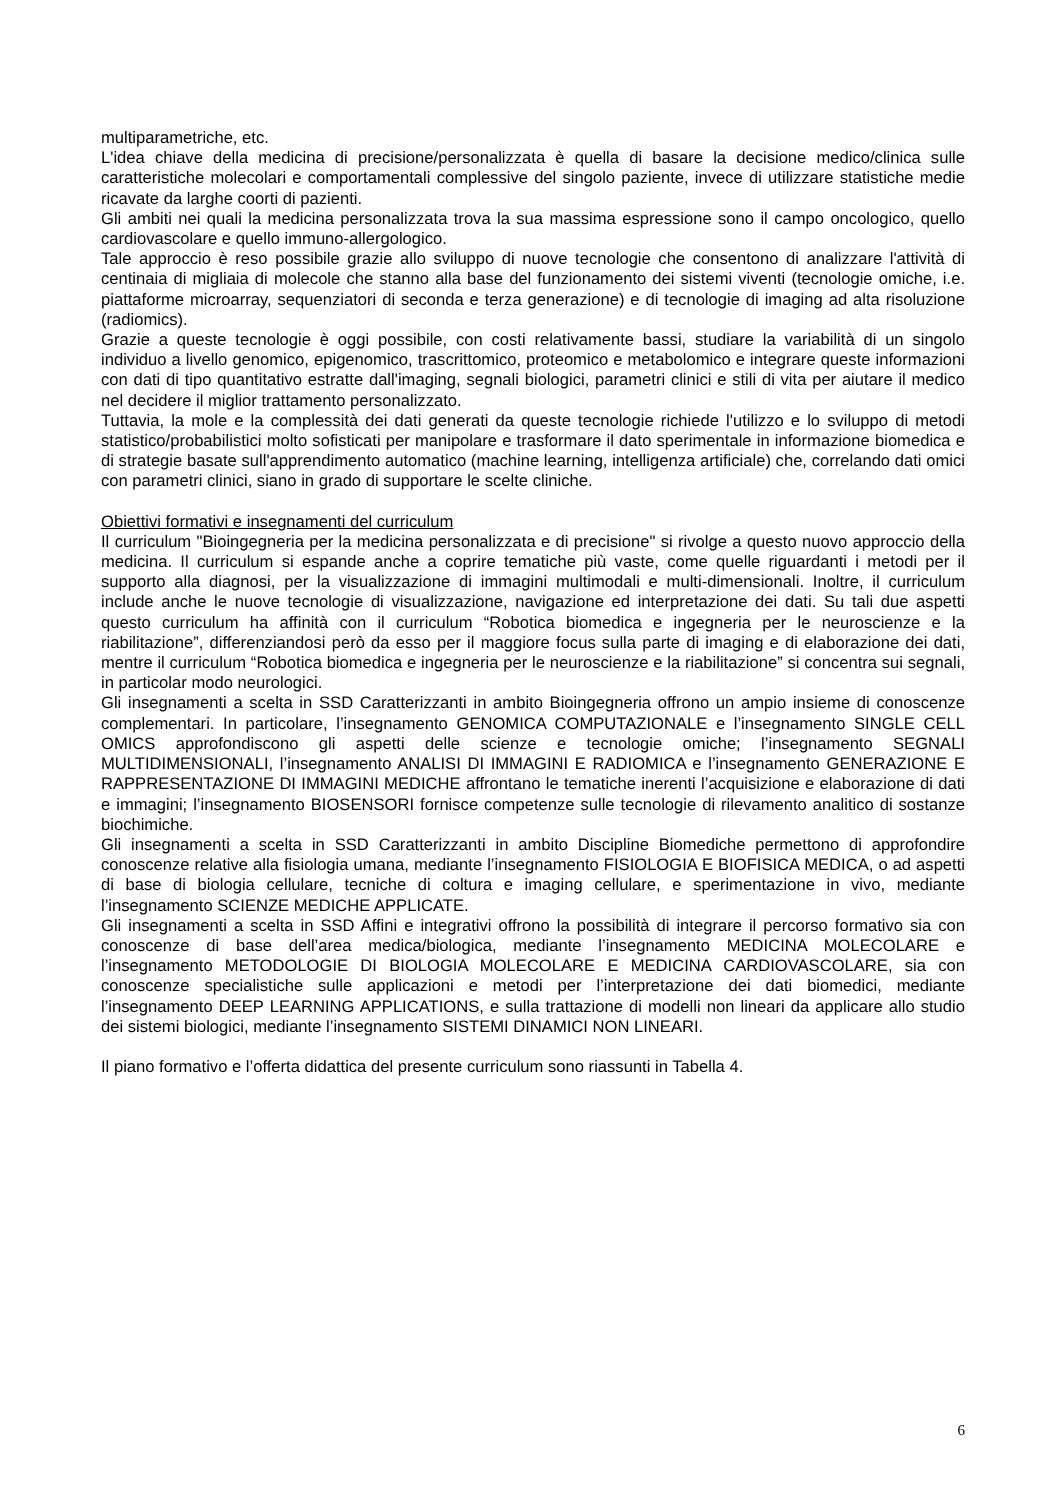multiparametriche, etc.
L'idea chiave della medicina di precisione/personalizzata è quella di basare la decisione medico/clinica sulle caratteristiche molecolari e comportamentali complessive del singolo paziente, invece di utilizzare statistiche medie ricavate da larghe coorti di pazienti.
Gli ambiti nei quali la medicina personalizzata trova la sua massima espressione sono il campo oncologico, quello cardiovascolare e quello immuno-allergologico.
Tale approccio è reso possibile grazie allo sviluppo di nuove tecnologie che consentono di analizzare l'attività di centinaia di migliaia di molecole che stanno alla base del funzionamento dei sistemi viventi (tecnologie omiche, i.e. piattaforme microarray, sequenziatori di seconda e terza generazione) e di tecnologie di imaging ad alta risoluzione (radiomics).
Grazie a queste tecnologie è oggi possibile, con costi relativamente bassi, studiare la variabilità di un singolo individuo a livello genomico, epigenomico, trascrittomico, proteomico e metabolomico e integrare queste informazioni con dati di tipo quantitativo estratte dall'imaging, segnali biologici, parametri clinici e stili di vita per aiutare il medico nel decidere il miglior trattamento personalizzato.
Tuttavia, la mole e la complessità dei dati generati da queste tecnologie richiede l'utilizzo e lo sviluppo di metodi statistico/probabilistici molto sofisticati per manipolare e trasformare il dato sperimentale in informazione biomedica e di strategie basate sull'apprendimento automatico (machine learning, intelligenza artificiale) che, correlando dati omici con parametri clinici, siano in grado di supportare le scelte cliniche.
Obiettivi formativi e insegnamenti del curriculum
Il curriculum "Bioingegneria per la medicina personalizzata e di precisione" si rivolge a questo nuovo approccio della medicina. Il curriculum si espande anche a coprire tematiche più vaste, come quelle riguardanti i metodi per il supporto alla diagnosi, per la visualizzazione di immagini multimodali e multi-dimensionali. Inoltre, il curriculum include anche le nuove tecnologie di visualizzazione, navigazione ed interpretazione dei dati. Su tali due aspetti questo curriculum ha affinità con il curriculum “Robotica biomedica e ingegneria per le neuroscienze e la riabilitazione”, differenziandosi però da esso per il maggiore focus sulla parte di imaging e di elaborazione dei dati, mentre il curriculum “Robotica biomedica e ingegneria per le neuroscienze e la riabilitazione” si concentra sui segnali, in particolar modo neurologici.
Gli insegnamenti a scelta in SSD Caratterizzanti in ambito Bioingegneria offrono un ampio insieme di conoscenze complementari. In particolare, l’insegnamento GENOMICA COMPUTAZIONALE e l’insegnamento SINGLE CELL OMICS approfondiscono gli aspetti delle scienze e tecnologie omiche; l’insegnamento SEGNALI MULTIDIMENSIONALI, l’insegnamento ANALISI DI IMMAGINI E RADIOMICA e l’insegnamento GENERAZIONE E RAPPRESENTAZIONE DI IMMAGINI MEDICHE affrontano le tematiche inerenti l’acquisizione e elaborazione di dati e immagini; l’insegnamento BIOSENSORI fornisce competenze sulle tecnologie di rilevamento analitico di sostanze biochimiche.
Gli insegnamenti a scelta in SSD Caratterizzanti in ambito Discipline Biomediche permettono di approfondire conoscenze relative alla fisiologia umana, mediante l’insegnamento FISIOLOGIA E BIOFISICA MEDICA, o ad aspetti di base di biologia cellulare, tecniche di coltura e imaging cellulare, e sperimentazione in vivo, mediante l’insegnamento SCIENZE MEDICHE APPLICATE.
Gli insegnamenti a scelta in SSD Affini e integrativi offrono la possibilità di integrare il percorso formativo sia con conoscenze di base dell’area medica/biologica, mediante l’insegnamento MEDICINA MOLECOLARE e l’insegnamento METODOLOGIE DI BIOLOGIA MOLECOLARE E MEDICINA CARDIOVASCOLARE, sia con conoscenze specialistiche sulle applicazioni e metodi per l’interpretazione dei dati biomedici, mediante l’insegnamento DEEP LEARNING APPLICATIONS, e sulla trattazione di modelli non lineari da applicare allo studio dei sistemi biologici, mediante l’insegnamento SISTEMI DINAMICI NON LINEARI.
Il piano formativo e l’offerta didattica del presente curriculum sono riassunti in Tabella 4.
6